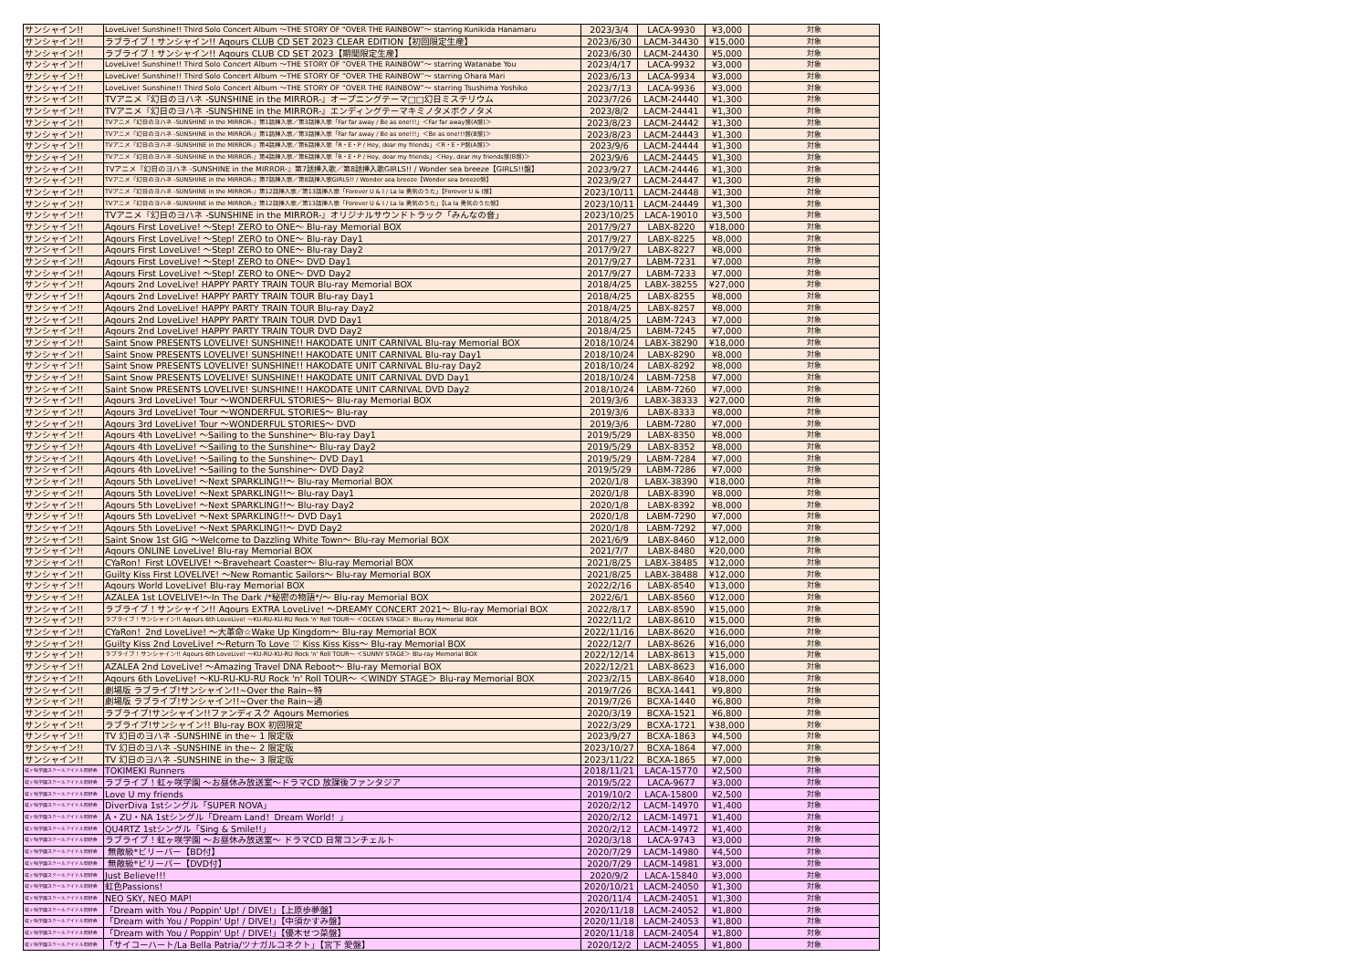| サンシャイン!! | LoveLive! Sunshine!! Third Solo Concert Album ～THE STORY OF “OVER THE RAINBOW”～ starring Kunikida Hanamaru | 2023/3/4 | LACA-9930 | ¥3,000 | 対象 |
| サンシャイン!! | ラブライブ！サンシャイン!! Aqours CLUB CD SET 2023 CLEAR EDITION【初回限定生産】 | 2023/6/30 | LACM-34430 | ¥15,000 | 対象 |
| サンシャイン!! | ラブライブ！サンシャイン!! Aqours CLUB CD SET 2023【期間限定生産】 | 2023/6/30 | LACM-24430 | ¥5,000 | 対象 |
| サンシャイン!! | LoveLive! Sunshine!! Third Solo Concert Album ～THE STORY OF “OVER THE RAINBOW”～ starring Watanabe You | 2023/4/17 | LACA-9932 | ¥3,000 | 対象 |
| サンシャイン!! | LoveLive! Sunshine!! Third Solo Concert Album ～THE STORY OF “OVER THE RAINBOW”～ starring Ohara Mari | 2023/6/13 | LACA-9934 | ¥3,000 | 対象 |
| サンシャイン!! | LoveLive! Sunshine!! Third Solo Concert Album ～THE STORY OF “OVER THE RAINBOW”～ starring Tsushima Yoshiko | 2023/7/13 | LACA-9936 | ¥3,000 | 対象 |
| サンシャイン!! | TVアニメ『幻日のヨハネ -SUNSHINE in the MIRROR-』オープニングテーマ□□幻日ミステリウム | 2023/7/26 | LACM-24440 | ¥1,300 | 対象 |
| サンシャイン!! | TVアニメ『幻日のヨハネ -SUNSHINE in the MIRROR-』エンディングテーマキミノタメボクノタメ | 2023/8/2 | LACM-24441 | ¥1,300 | 対象 |
| サンシャイン!! | TVアニメ『幻日のヨハネ -SUNSHINE in the MIRROR-』第1話挿入歌／第3話挿入歌「Far far away / Be as one!!!」＜Far far away盤(A盤)＞ | 2023/8/23 | LACM-24442 | ¥1,300 | 対象 |
| サンシャイン!! | TVアニメ『幻日のヨハネ -SUNSHINE in the MIRROR-』第1話挿入歌／第3話挿入歌「Far far away / Be as one!!!」＜Be as one!!!盤(B盤)＞ | 2023/8/23 | LACM-24443 | ¥1,300 | 対象 |
| サンシャイン!! | TVアニメ『幻日のヨハネ -SUNSHINE in the MIRROR-』第4話挿入歌／第6話挿入歌「R・E・P / Hey, dear my friends」＜R・E・P盤(A盤)＞ | 2023/9/6 | LACM-24444 | ¥1,300 | 対象 |
| サンシャイン!! | TVアニメ『幻日のヨハネ -SUNSHINE in the MIRROR-』第4話挿入歌／第6話挿入歌「R・E・P / Hey, dear my friends」＜Hey, dear my friends盤(B盤)＞ | 2023/9/6 | LACM-24445 | ¥1,300 | 対象 |
| サンシャイン!! | TVアニメ『幻日のヨハネ -SUNSHINE in the MIRROR-』第7話挿入歌／第8話挿入歌GIRLS!! / Wonder sea breeze【GIRLS!!盤】 | 2023/9/27 | LACM-24446 | ¥1,300 | 対象 |
| サンシャイン!! | TVアニメ『幻日のヨハネ -SUNSHINE in the MIRROR-』第7話挿入歌／第8話挿入歌GIRLS!! / Wonder sea breeze【Wonder sea breeze盤】 | 2023/9/27 | LACM-24447 | ¥1,300 | 対象 |
| サンシャイン!! | TVアニメ『幻日のヨハネ -SUNSHINE in the MIRROR-』第12話挿入歌／第13話挿入歌「Forever U & I / La la 勇気のうた」【Forever U & I盤】 | 2023/10/11 | LACM-24448 | ¥1,300 | 対象 |
| サンシャイン!! | TVアニメ『幻日のヨハネ -SUNSHINE in the MIRROR-』第12話挿入歌／第13話挿入歌「Forever U & I / La la 勇気のうた」【La la 勇気のうた盤】 | 2023/10/11 | LACM-24449 | ¥1,300 | 対象 |
| サンシャイン!! | TVアニメ『幻日のヨハネ -SUNSHINE in the MIRROR-』オリジナルサウンドトラック「みんなの音」 | 2023/10/25 | LACA-19010 | ¥3,500 | 対象 |
| サンシャイン!! | Aqours First LoveLive! ～Step! ZERO to ONE～ Blu-ray Memorial BOX | 2017/9/27 | LABX-8220 | ¥18,000 | 対象 |
| サンシャイン!! | Aqours First LoveLive! ～Step! ZERO to ONE～ Blu-ray Day1 | 2017/9/27 | LABX-8225 | ¥8,000 | 対象 |
| サンシャイン!! | Aqours First LoveLive! ～Step! ZERO to ONE～ Blu-ray Day2 | 2017/9/27 | LABX-8227 | ¥8,000 | 対象 |
| サンシャイン!! | Aqours First LoveLive! ～Step! ZERO to ONE～ DVD Day1 | 2017/9/27 | LABM-7231 | ¥7,000 | 対象 |
| サンシャイン!! | Aqours First LoveLive! ～Step! ZERO to ONE～ DVD Day2 | 2017/9/27 | LABM-7233 | ¥7,000 | 対象 |
| サンシャイン!! | Aqours 2nd LoveLive! HAPPY PARTY TRAIN TOUR Blu-ray Memorial BOX | 2018/4/25 | LABX-38255 | ¥27,000 | 対象 |
| サンシャイン!! | Aqours 2nd LoveLive! HAPPY PARTY TRAIN TOUR Blu-ray Day1 | 2018/4/25 | LABX-8255 | ¥8,000 | 対象 |
| サンシャイン!! | Aqours 2nd LoveLive! HAPPY PARTY TRAIN TOUR Blu-ray Day2 | 2018/4/25 | LABX-8257 | ¥8,000 | 対象 |
| サンシャイン!! | Aqours 2nd LoveLive! HAPPY PARTY TRAIN TOUR DVD Day1 | 2018/4/25 | LABM-7243 | ¥7,000 | 対象 |
| サンシャイン!! | Aqours 2nd LoveLive! HAPPY PARTY TRAIN TOUR DVD Day2 | 2018/4/25 | LABM-7245 | ¥7,000 | 対象 |
| サンシャイン!! | Saint Snow PRESENTS LOVELIVE! SUNSHINE!! HAKODATE UNIT CARNIVAL Blu-ray Memorial BOX | 2018/10/24 | LABX-38290 | ¥18,000 | 対象 |
| サンシャイン!! | Saint Snow PRESENTS LOVELIVE! SUNSHINE!! HAKODATE UNIT CARNIVAL Blu-ray Day1 | 2018/10/24 | LABX-8290 | ¥8,000 | 対象 |
| サンシャイン!! | Saint Snow PRESENTS LOVELIVE! SUNSHINE!! HAKODATE UNIT CARNIVAL Blu-ray Day2 | 2018/10/24 | LABX-8292 | ¥8,000 | 対象 |
| サンシャイン!! | Saint Snow PRESENTS LOVELIVE! SUNSHINE!! HAKODATE UNIT CARNIVAL DVD Day1 | 2018/10/24 | LABM-7258 | ¥7,000 | 対象 |
| サンシャイン!! | Saint Snow PRESENTS LOVELIVE! SUNSHINE!! HAKODATE UNIT CARNIVAL DVD Day2 | 2018/10/24 | LABM-7260 | ¥7,000 | 対象 |
| サンシャイン!! | Aqours 3rd LoveLive! Tour ～WONDERFUL STORIES～ Blu-ray Memorial BOX | 2019/3/6 | LABX-38333 | ¥27,000 | 対象 |
| サンシャイン!! | Aqours 3rd LoveLive! Tour ～WONDERFUL STORIES～ Blu-ray | 2019/3/6 | LABX-8333 | ¥8,000 | 対象 |
| サンシャイン!! | Aqours 3rd LoveLive! Tour ～WONDERFUL STORIES～ DVD | 2019/3/6 | LABM-7280 | ¥7,000 | 対象 |
| サンシャイン!! | Aqours 4th LoveLive! ～Sailing to the Sunshine～ Blu-ray Day1 | 2019/5/29 | LABX-8350 | ¥8,000 | 対象 |
| サンシャイン!! | Aqours 4th LoveLive! ～Sailing to the Sunshine～ Blu-ray Day2 | 2019/5/29 | LABX-8352 | ¥8,000 | 対象 |
| サンシャイン!! | Aqours 4th LoveLive! ～Sailing to the Sunshine～ DVD Day1 | 2019/5/29 | LABM-7284 | ¥7,000 | 対象 |
| サンシャイン!! | Aqours 4th LoveLive! ～Sailing to the Sunshine～ DVD Day2 | 2019/5/29 | LABM-7286 | ¥7,000 | 対象 |
| サンシャイン!! | Aqours 5th LoveLive! ～Next SPARKLING!!～ Blu-ray Memorial BOX | 2020/1/8 | LABX-38390 | ¥18,000 | 対象 |
| サンシャイン!! | Aqours 5th LoveLive! ～Next SPARKLING!!～ Blu-ray Day1 | 2020/1/8 | LABX-8390 | ¥8,000 | 対象 |
| サンシャイン!! | Aqours 5th LoveLive! ～Next SPARKLING!!～ Blu-ray Day2 | 2020/1/8 | LABX-8392 | ¥8,000 | 対象 |
| サンシャイン!! | Aqours 5th LoveLive! ～Next SPARKLING!!～ DVD Day1 | 2020/1/8 | LABM-7290 | ¥7,000 | 対象 |
| サンシャイン!! | Aqours 5th LoveLive! ～Next SPARKLING!!～ DVD Day2 | 2020/1/8 | LABM-7292 | ¥7,000 | 対象 |
| サンシャイン!! | Saint Snow 1st GIG ～Welcome to Dazzling White Town～ Blu-ray Memorial BOX | 2021/6/9 | LABX-8460 | ¥12,000 | 対象 |
| サンシャイン!! | Aqours ONLINE LoveLive! Blu-ray Memorial BOX | 2021/7/7 | LABX-8480 | ¥20,000 | 対象 |
| サンシャイン!! | CYaRon！First LOVELIVE! ～Braveheart Coaster～ Blu-ray Memorial BOX | 2021/8/25 | LABX-38485 | ¥12,000 | 対象 |
| サンシャイン!! | Guilty Kiss First LOVELIVE! ～New Romantic Sailors～ Blu-ray Memorial BOX | 2021/8/25 | LABX-38488 | ¥12,000 | 対象 |
| サンシャイン!! | Aqours World LoveLive! Blu-ray Memorial BOX | 2022/2/16 | LABX-8540 | ¥13,000 | 対象 |
| サンシャイン!! | AZALEA 1st LOVELIVE!～In The Dark /*秘密の物語*/～ Blu-ray Memorial BOX | 2022/6/1 | LABX-8560 | ¥12,000 | 対象 |
| サンシャイン!! | ラブライブ！サンシャイン!! Aqours EXTRA LoveLive! ～DREAMY CONCERT 2021～ Blu-ray Memorial BOX | 2022/8/17 | LABX-8590 | ¥15,000 | 対象 |
| サンシャイン!! | ラブライブ！サンシャイン!! Aqours 6th LoveLive! ～KU-RU-KU-RU Rock 'n' Roll TOUR～ ＜OCEAN STAGE＞ Blu-ray Memorial BOX | 2022/11/2 | LABX-8610 | ¥15,000 | 対象 |
| サンシャイン!! | CYaRon！2nd LoveLive! ～大革命☆Wake Up Kingdom～ Blu-ray Memorial BOX | 2022/11/16 | LABX-8620 | ¥16,000 | 対象 |
| サンシャイン!! | Guilty Kiss 2nd LoveLive! ～Return To Love ♡ Kiss Kiss Kiss～ Blu-ray Memorial BOX | 2022/12/7 | LABX-8626 | ¥16,000 | 対象 |
| サンシャイン!! | ラブライブ！サンシャイン!! Aqours 6th LoveLive! ～KU-RU-KU-RU Rock 'n' Roll TOUR～ ＜SUNNY STAGE＞ Blu-ray Memorial BOX | 2022/12/14 | LABX-8613 | ¥15,000 | 対象 |
| サンシャイン!! | AZALEA 2nd LoveLive! ～Amazing Travel DNA Reboot～ Blu-ray Memorial BOX | 2022/12/21 | LABX-8623 | ¥16,000 | 対象 |
| サンシャイン!! | Aqours 6th LoveLive! ～KU-RU-KU-RU Rock 'n' Roll TOUR～ ＜WINDY STAGE＞ Blu-ray Memorial BOX | 2023/2/15 | LABX-8640 | ¥18,000 | 対象 |
| サンシャイン!! | 劇場版 ラブライブ!サンシャイン!!~Over the Rain~特 | 2019/7/26 | BCXA-1441 | ¥9,800 | 対象 |
| サンシャイン!! | 劇場版 ラブライブ!サンシャイン!!~Over the Rain~通 | 2019/7/26 | BCXA-1440 | ¥6,800 | 対象 |
| サンシャイン!! | ラブライブ!サンシャイン!!ファンディスク Aqours Memories | 2020/3/19 | BCXA-1521 | ¥6,800 | 対象 |
| サンシャイン!! | ラブライブ!サンシャイン!! Blu-ray BOX 初回限定 | 2022/3/29 | BCXA-1721 | ¥38,000 | 対象 |
| サンシャイン!! | TV 幻日のヨハネ -SUNSHINE in the~ 1 限定版 | 2023/9/27 | BCXA-1863 | ¥4,500 | 対象 |
| サンシャイン!! | TV 幻日のヨハネ -SUNSHINE in the~ 2 限定版 | 2023/10/27 | BCXA-1864 | ¥7,000 | 対象 |
| サンシャイン!! | TV 幻日のヨハネ -SUNSHINE in the~ 3 限定版 | 2023/11/22 | BCXA-1865 | ¥7,000 | 対象 |
| 虹ヶ咲学園スクールアイドル同好会 | TOKIMEKI Runners | 2018/11/21 | LACA-15770 | ¥2,500 | 対象 |
| 虹ヶ咲学園スクールアイドル同好会 | ラブライブ！虹ヶ咲学園 ～お昼休み放送室～ドラマCD 放課後ファンタジア | 2019/5/22 | LACA-9677 | ¥3,000 | 対象 |
| 虹ヶ咲学園スクールアイドル同好会 | Love U my friends | 2019/10/2 | LACA-15800 | ¥2,500 | 対象 |
| 虹ヶ咲学園スクールアイドル同好会 | DiverDiva 1stシングル「SUPER NOVA」 | 2020/2/12 | LACM-14970 | ¥1,400 | 対象 |
| 虹ヶ咲学園スクールアイドル同好会 | A・ZU・NA 1stシングル「Dream Land！Dream World！」 | 2020/2/12 | LACM-14971 | ¥1,400 | 対象 |
| 虹ヶ咲学園スクールアイドル同好会 | QU4RTZ 1stシングル「Sing & Smile!!」 | 2020/2/12 | LACM-14972 | ¥1,400 | 対象 |
| 虹ヶ咲学園スクールアイドル同好会 | ラブライブ！虹ヶ咲学園 ～お昼休み放送室～ ドラマCD 日常コンチェルト | 2020/3/18 | LACA-9743 | ¥3,000 | 対象 |
| 虹ヶ咲学園スクールアイドル同好会 | 無敵級*ビリーバー【BD付】 | 2020/7/29 | LACM-14980 | ¥4,500 | 対象 |
| 虹ヶ咲学園スクールアイドル同好会 | 無敵級*ビリーバー【DVD付】 | 2020/7/29 | LACM-14981 | ¥3,000 | 対象 |
| 虹ヶ咲学園スクールアイドル同好会 | Just Believe!!! | 2020/9/2 | LACA-15840 | ¥3,000 | 対象 |
| 虹ヶ咲学園スクールアイドル同好会 | 虹色Passions! | 2020/10/21 | LACM-24050 | ¥1,300 | 対象 |
| 虹ヶ咲学園スクールアイドル同好会 | NEO SKY, NEO MAP! | 2020/11/4 | LACM-24051 | ¥1,300 | 対象 |
| 虹ヶ咲学園スクールアイドル同好会 | 「Dream with You / Poppin' Up! / DIVE!」【上原歩夢盤】 | 2020/11/18 | LACM-24052 | ¥1,800 | 対象 |
| 虹ヶ咲学園スクールアイドル同好会 | 「Dream with You / Poppin' Up! / DIVE!」【中須かすみ盤】 | 2020/11/18 | LACM-24053 | ¥1,800 | 対象 |
| 虹ヶ咲学園スクールアイドル同好会 | 「Dream with You / Poppin' Up! / DIVE!」【優木せつ菜盤】 | 2020/11/18 | LACM-24054 | ¥1,800 | 対象 |
| 虹ヶ咲学園スクールアイドル同好会 | 「サイコーハート/La Bella Patria/ツナガルコネクト」【宮下 愛盤】 | 2020/12/2 | LACM-24055 | ¥1,800 | 対象 |